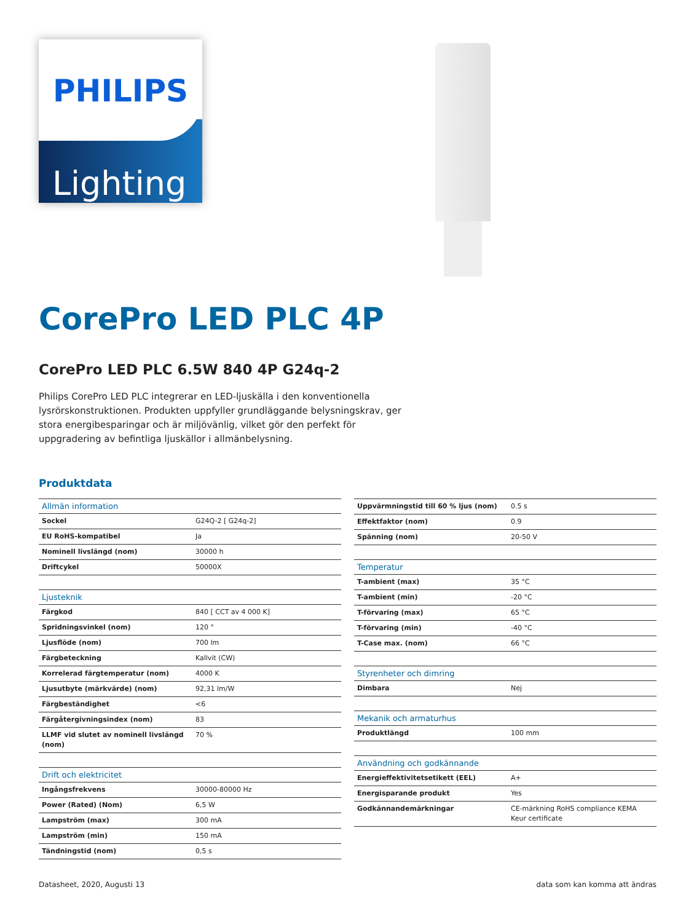PHILIPS
Lighting
CorePro LED PLC 4P
CorePro LED PLC 6.5W 840 4P G24q-2
Philips CorePro LED PLC integrerar en LED-ljuskälla i den konventionella lysrörskonstruktionen. Produkten uppfyller grundläggande belysningskrav, ger stora energibesparingar och är miljövänlig, vilket gör den perfekt för uppgradering av befintliga ljuskällor i allmänbelysning.
Produktdata
| Allmän information | |
| --- | --- |
| Sockel | G24Q-2 [ G24q-2] |
| EU RoHS-kompatibel | Ja |
| Nominell livslängd (nom) | 30000 h |
| Driftcykel | 50000X |
| Ljusteknik | |
| Färgkod | 840 [ CCT av 4 000 K] |
| Spridningsvinkel (nom) | 120 ° |
| Ljusflöde (nom) | 700 lm |
| Färgbeteckning | Kallvit (CW) |
| Korrelerad färgtemperatur (nom) | 4000 K |
| Ljusutbyte (märkvärde) (nom) | 92,31 lm/W |
| Färgbeständighet | <6 |
| Färgåtergivningsindex (nom) | 83 |
| LLMF vid slutet av nominell livslängd (nom) | 70 % |
| Drift och elektricitet | |
| Ingångsfrekvens | 30000-80000 Hz |
| Power (Rated) (Nom) | 6,5 W |
| Lampström (max) | 300 mA |
| Lampström (min) | 150 mA |
| Tändningstid (nom) | 0,5 s |
| Uppvärmningstid till 60 % ljus (nom) | 0.5 s |
| Effektfaktor (nom) | 0.9 |
| Spänning (nom) | 20-50 V |
| Temperatur | |
| T-ambient (max) | 35 °C |
| T-ambient (min) | -20 °C |
| T-förvaring (max) | 65 °C |
| T-förvaring (min) | -40 °C |
| T-Case max. (nom) | 66 °C |
| Styrenheter och dimring | |
| Dimbara | Nej |
| Mekanik och armaturhus | |
| Produktlängd | 100 mm |
| Användning och godkännande | |
| Energieffektivitetsetikett (EEL) | A+ |
| Energisparande produkt | Yes |
| Godkännandemärkningar | CE-märkning RoHS compliance KEMA Keur certificate |
Datasheet, 2020, Augusti 13 data som kan komma att ändras